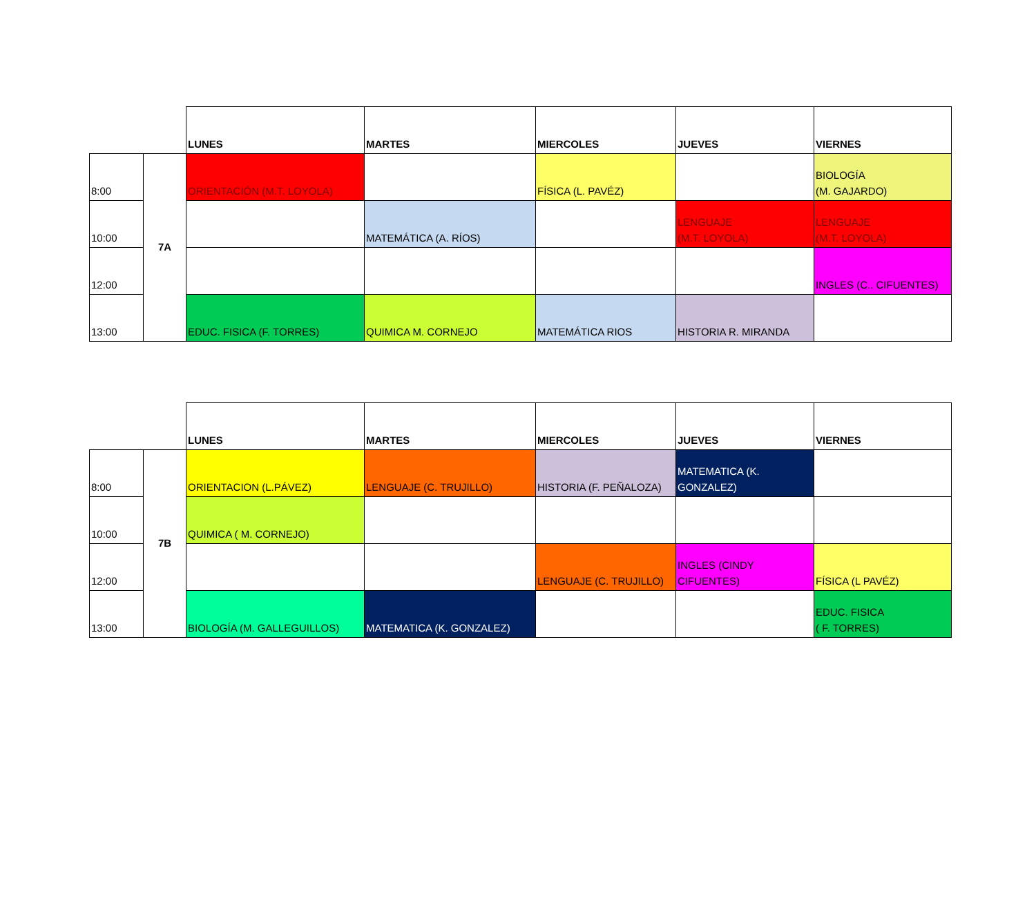| | | LUNES | MARTES | MIERCOLES | JUEVES | VIERNES |
| 8:00 | 7A | ORIENTACIÓN (M.T. LOYOLA) | | FÍSICA (L. PAVÉZ) | | BIOLOGÍA (M. GAJARDO) |
| 10:00 | | | MATEMÁTICA (A. RÍOS) | | LENGUAJE (M.T. LOYOLA) | LENGUAJE (M.T. LOYOLA) |
| 12:00 | | | | | | INGLES (C.. CIFUENTES) |
| 13:00 | | EDUC. FISICA (F. TORRES) | QUIMICA M. CORNEJO | MATEMÁTICA RIOS | HISTORIA R. MIRANDA | |
| | | LUNES | MARTES | MIERCOLES | JUEVES | VIERNES |
| 8:00 | 7B | ORIENTACION (L.PÁVEZ) | LENGUAJE (C. TRUJILLO) | HISTORIA (F. PEÑALOZA) | MATEMATICA (K. GONZALEZ) | |
| 10:00 | | QUIMICA ( M. CORNEJO) | | | | |
| 12:00 | | | | LENGUAJE (C. TRUJILLO) | INGLES (CINDY CIFUENTES) | FÍSICA (L PAVÉZ) |
| 13:00 | | BIOLOGÍA (M. GALLEGUILLOS) | MATEMATICA (K. GONZALEZ) | | | EDUC. FISICA ( F. TORRES) |